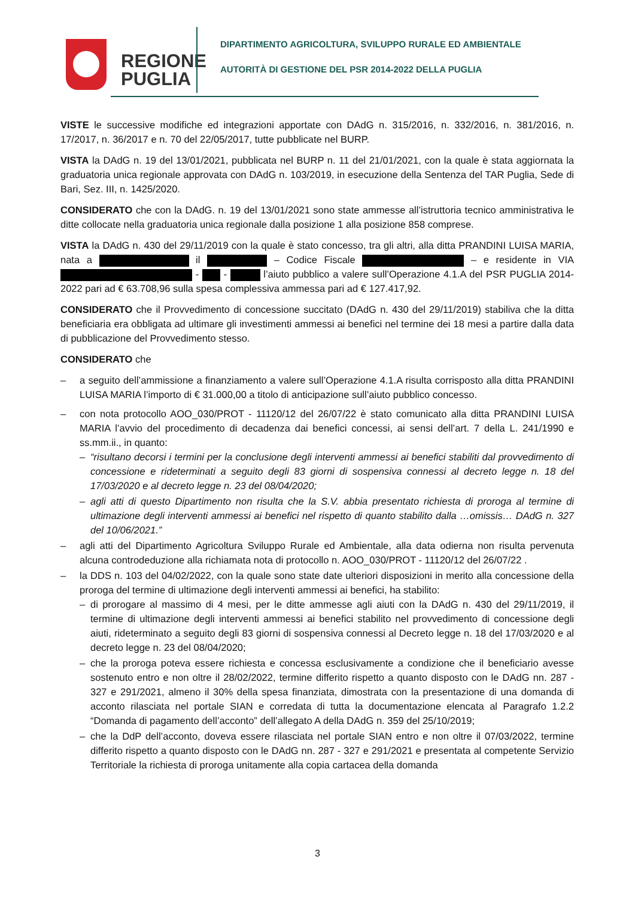REGIONE
PUGLIA
DIPARTIMENTO AGRICOLTURA, SVILUPPO RURALE ED AMBIENTALE
AUTORITÀ DI GESTIONE DEL PSR 2014-2022 DELLA PUGLIA
VISTE le successive modifiche ed integrazioni apportate con DAdG n. 315/2016, n. 332/2016, n. 381/2016, n. 17/2017, n. 36/2017 e n. 70 del 22/05/2017, tutte pubblicate nel BURP.
VISTA la DAdG n. 19 del 13/01/2021, pubblicata nel BURP n. 11 del 21/01/2021, con la quale è stata aggiornata la graduatoria unica regionale approvata con DAdG n. 103/2019, in esecuzione della Sentenza del TAR Puglia, Sede di Bari, Sez. III, n. 1425/2020.
CONSIDERATO che con la DAdG. n. 19 del 13/01/2021 sono state ammesse all’istruttoria tecnico amministrativa le ditte collocate nella graduatoria unica regionale dalla posizione 1 alla posizione 858 comprese.
VISTA la DAdG n. 430 del 29/11/2019 con la quale è stato concesso, tra gli altri, alla ditta PRANDINI LUISA MARIA, nata a il – Codice Fiscale – e residente in VIA - - l’aiuto pubblico a valere sull’Operazione 4.1.A del PSR PUGLIA 2014-2022 pari ad € 63.708,96 sulla spesa complessiva ammessa pari ad € 127.417,92.
CONSIDERATO che il Provvedimento di concessione succitato (DAdG n. 430 del 29/11/2019) stabiliva che la ditta beneficiaria era obbligata ad ultimare gli investimenti ammessi ai benefici nel termine dei 18 mesi a partire dalla data di pubblicazione del Provvedimento stesso.
CONSIDERATO che
– a seguito dell’ammissione a finanziamento a valere sull’Operazione 4.1.A risulta corrisposto alla ditta PRANDINI LUISA MARIA l’importo di € 31.000,00 a titolo di anticipazione sull’aiuto pubblico concesso.
– con nota protocollo AOO_030/PROT - 11120/12 del 26/07/22 è stato comunicato alla ditta PRANDINI LUISA MARIA l’avvio del procedimento di decadenza dai benefici concessi, ai sensi dell’art. 7 della L. 241/1990 e ss.mm.ii., in quanto:
– “risultano decorsi i termini per la conclusione degli interventi ammessi ai benefici stabiliti dal provvedimento di concessione e rideterminati a seguito degli 83 giorni di sospensiva connessi al decreto legge n. 18 del 17/03/2020 e al decreto legge n. 23 del 08/04/2020;
– agli atti di questo Dipartimento non risulta che la S.V. abbia presentato richiesta di proroga al termine di ultimazione degli interventi ammessi ai benefici nel rispetto di quanto stabilito dalla …omissis… DAdG n. 327 del 10/06/2021.”
– agli atti del Dipartimento Agricoltura Sviluppo Rurale ed Ambientale, alla data odierna non risulta pervenuta alcuna controdeduzione alla richiamata nota di protocollo n. AOO_030/PROT - 11120/12 del 26/07/22 .
– la DDS n. 103 del 04/02/2022, con la quale sono state date ulteriori disposizioni in merito alla concessione della proroga del termine di ultimazione degli interventi ammessi ai benefici, ha stabilito:
– di prorogare al massimo di 4 mesi, per le ditte ammesse agli aiuti con la DAdG n. 430 del 29/11/2019, il termine di ultimazione degli interventi ammessi ai benefici stabilito nel provvedimento di concessione degli aiuti, rideterminato a seguito degli 83 giorni di sospensiva connessi al Decreto legge n. 18 del 17/03/2020 e al decreto legge n. 23 del 08/04/2020;
– che la proroga poteva essere richiesta e concessa esclusivamente a condizione che il beneficiario avesse sostenuto entro e non oltre il 28/02/2022, termine differito rispetto a quanto disposto con le DAdG nn. 287 - 327 e 291/2021, almeno il 30% della spesa finanziata, dimostrata con la presentazione di una domanda di acconto rilasciata nel portale SIAN e corredata di tutta la documentazione elencata al Paragrafo 1.2.2 “Domanda di pagamento dell’acconto” dell’allegato A della DAdG n. 359 del 25/10/2019;
– che la DdP dell’acconto, doveva essere rilasciata nel portale SIAN entro e non oltre il 07/03/2022, termine differito rispetto a quanto disposto con le DAdG nn. 287 - 327 e 291/2021 e presentata al competente Servizio Territoriale la richiesta di proroga unitamente alla copia cartacea della domanda
3